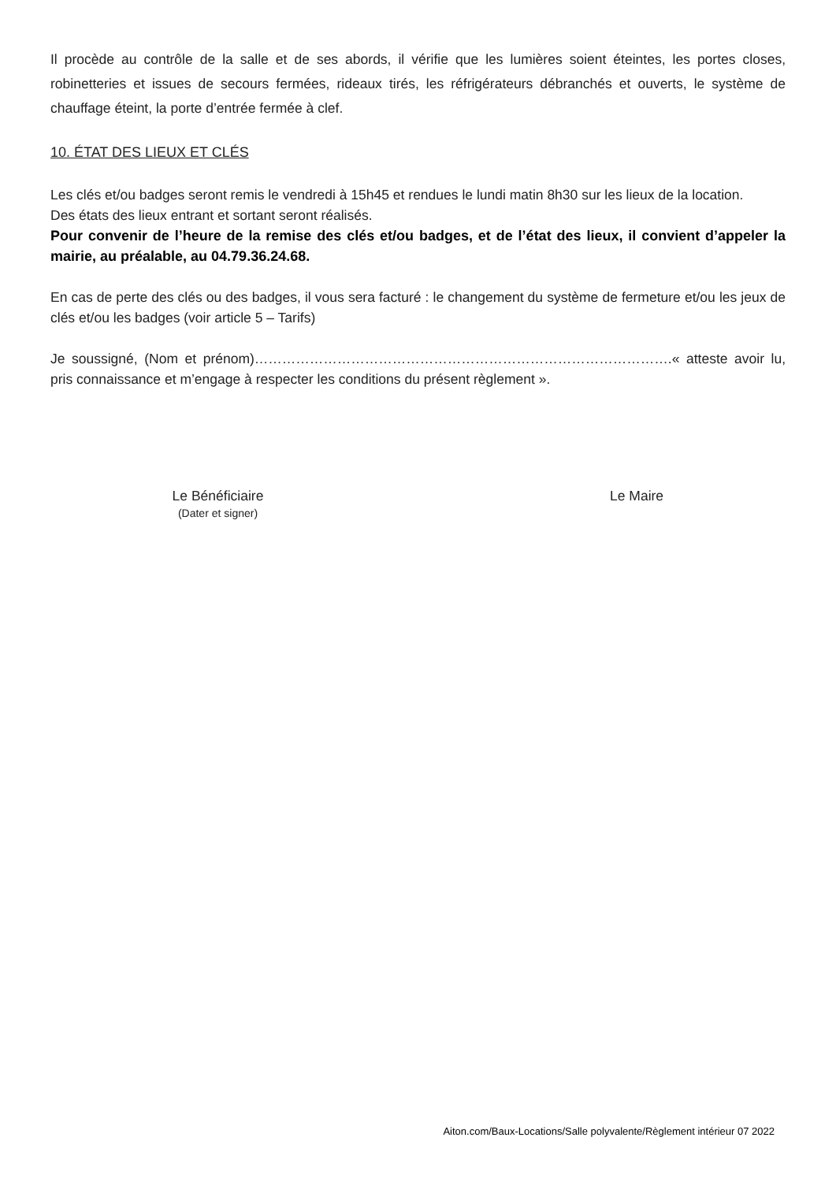Il procède au contrôle de la salle et de ses abords, il vérifie que les lumières soient éteintes, les portes closes, robinetteries et issues de secours fermées, rideaux tirés, les réfrigérateurs débranchés et ouverts, le système de chauffage éteint, la porte d’entrée fermée à clef.
10. ÉTAT DES LIEUX ET CLÉS
Les clés et/ou badges seront remis le vendredi à 15h45 et rendues le lundi matin 8h30 sur les lieux de la location.
Des états des lieux entrant et sortant seront réalisés.
Pour convenir de l’heure de la remise des clés et/ou badges, et de l’état des lieux, il convient d’appeler la mairie, au préalable, au 04.79.36.24.68.
En cas de perte des clés ou des badges, il vous sera facturé : le changement du système de fermeture et/ou les jeux de clés et/ou les badges (voir article 5 – Tarifs)
Je soussigné, (Nom et prénom)……………………………………………………………………………….« atteste avoir lu, pris connaissance et m’engage à respecter les conditions du présent règlement ».
Le Bénéficiaire
(Dater et signer)
Le Maire
Aiton.com/Baux-Locations/Salle polyvalente/Règlement intérieur 07 2022